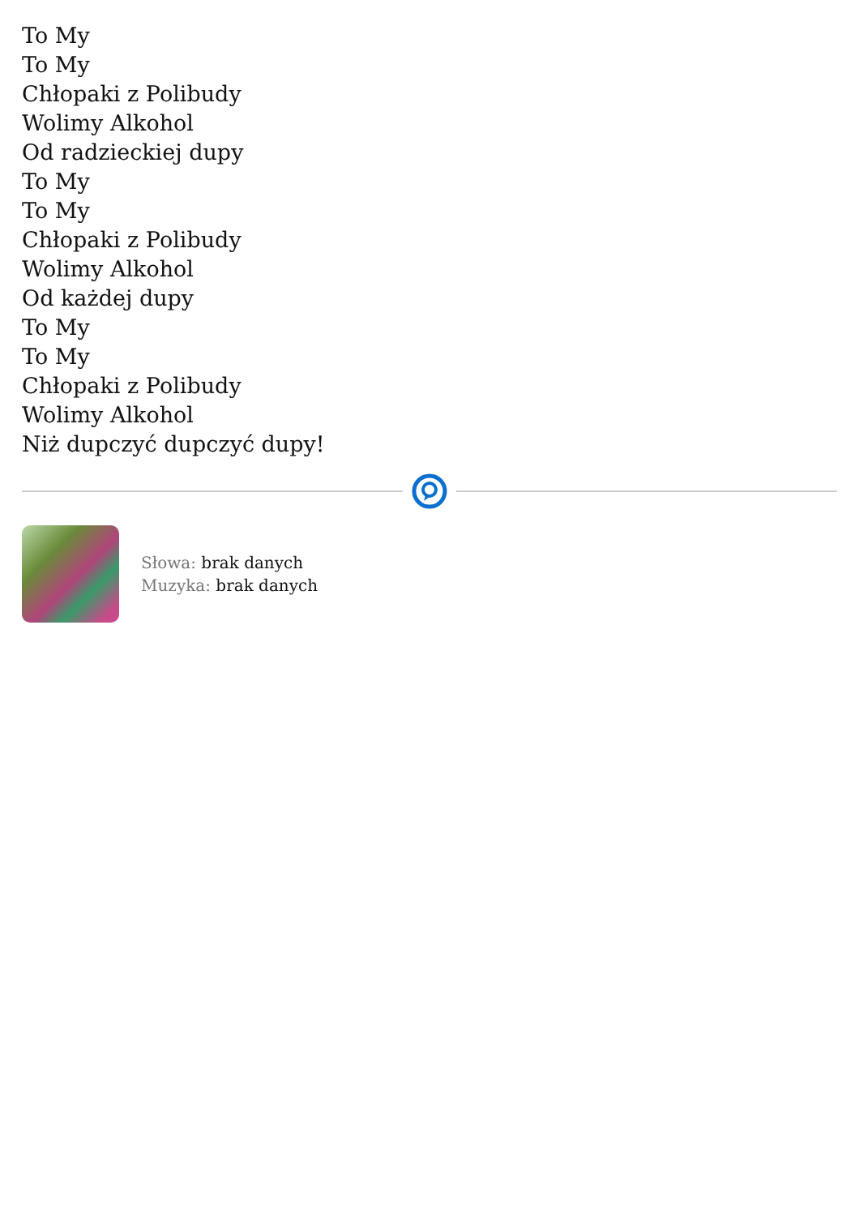To My
To My
Chłopaki z Polibudy
Wolimy Alkohol
Od radzieckiej dupy
To My
To My
Chłopaki z Polibudy
Wolimy Alkohol
Od każdej dupy
To My
To My
Chłopaki z Polibudy
Wolimy Alkohol
Niż dupczyć dupczyć dupy!
Słowa: brak danych
Muzyka: brak danych